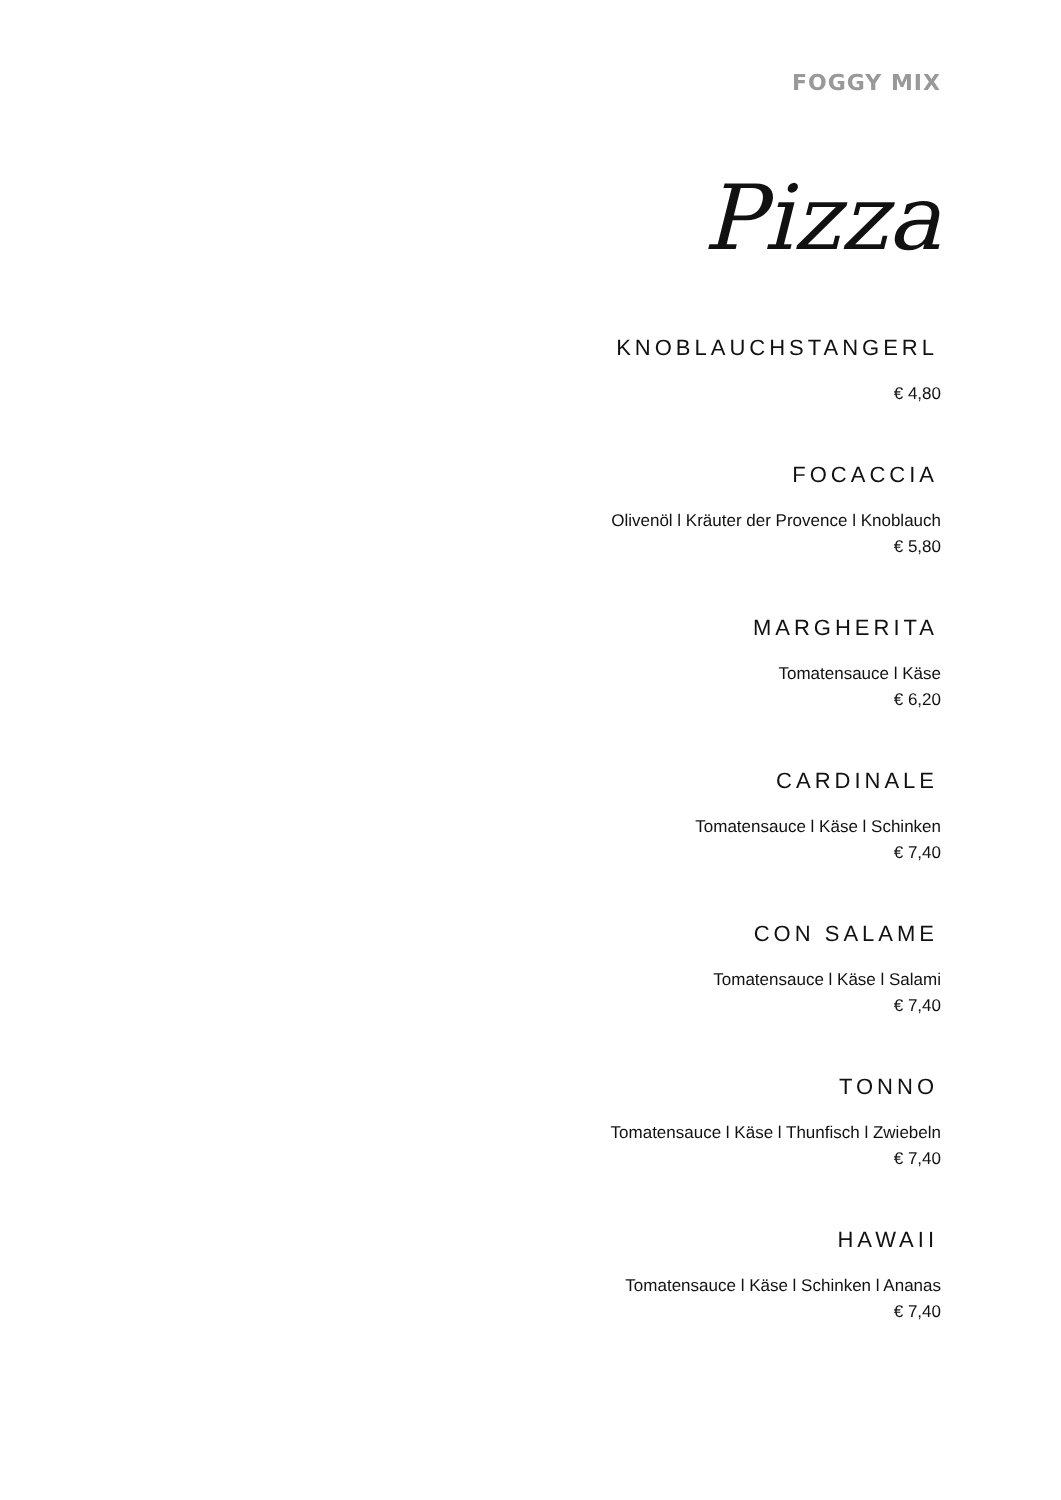FOGGY MIX
Pizza
KNOBLAUCHSTANGERL
€ 4,80
FOCACCIA
Olivenöl l Kräuter der Provence l Knoblauch
€ 5,80
MARGHERITA
Tomatensauce l Käse
€ 6,20
CARDINALE
Tomatensauce l Käse l Schinken
€ 7,40
CON SALAME
Tomatensauce l Käse l Salami
€ 7,40
TONNO
Tomatensauce l Käse l Thunfisch l Zwiebeln
€ 7,40
HAWAII
Tomatensauce l Käse l Schinken l Ananas
€ 7,40